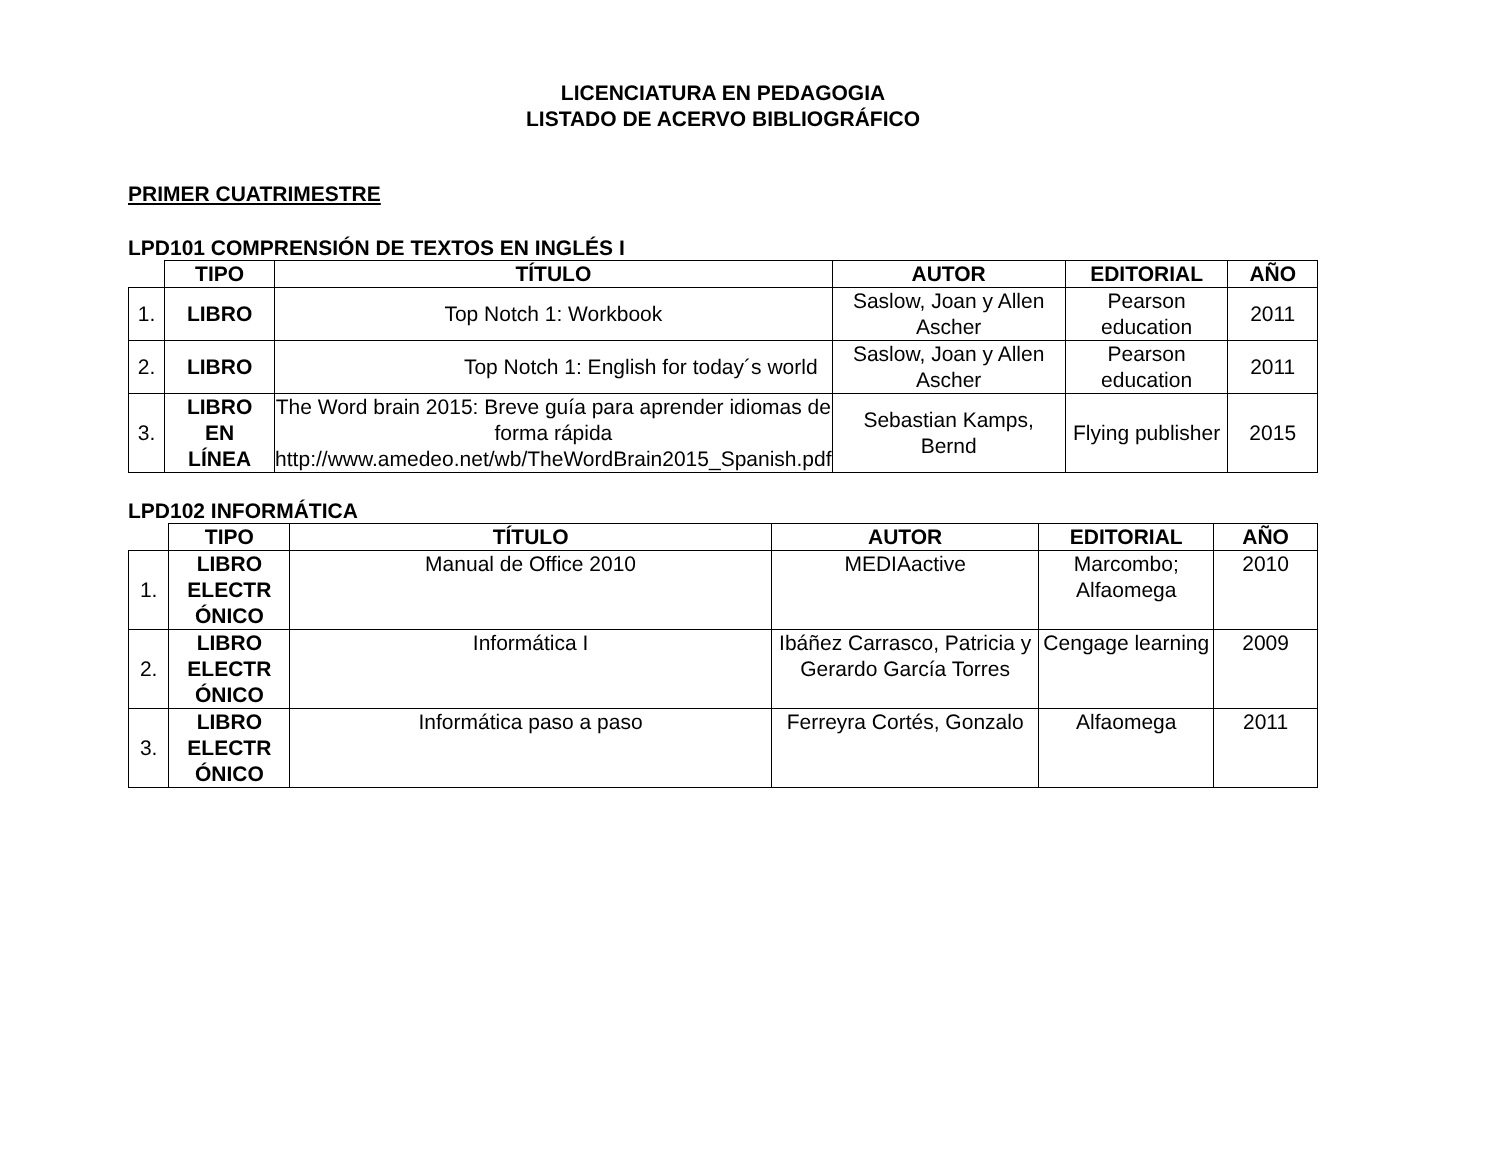LICENCIATURA EN PEDAGOGIA
LISTADO DE ACERVO BIBLIOGRÁFICO
PRIMER CUATRIMESTRE
LPD101 COMPRENSIÓN DE TEXTOS EN INGLÉS I
| | TIPO | TÍTULO | AUTOR | EDITORIAL | AÑO |
| --- | --- | --- | --- | --- | --- |
| 1. | LIBRO | Top Notch 1: Workbook | Saslow, Joan y Allen Ascher | Pearson education | 2011 |
| 2. | LIBRO | Top Notch 1: English for today´s world | Saslow, Joan y Allen Ascher | Pearson education | 2011 |
| 3. | LIBRO EN LÍNEA | The Word brain 2015: Breve guía para aprender idiomas de forma rápida http://www.amedeo.net/wb/TheWordBrain2015_Spanish.pdf | Sebastian Kamps, Bernd | Flying publisher | 2015 |
LPD102 INFORMÁTICA
| | TIPO | TÍTULO | AUTOR | EDITORIAL | AÑO |
| --- | --- | --- | --- | --- | --- |
| 1. | LIBRO ELECTR ÓNICO | Manual de Office 2010 | MEDIAactive | Marcombo; Alfaomega | 2010 |
| 2. | LIBRO ELECTR ÓNICO | Informática I | Ibáñez Carrasco, Patricia y Gerardo García Torres | Cengage learning | 2009 |
| 3. | LIBRO ELECTR ÓNICO | Informática paso a paso | Ferreyra Cortés, Gonzalo | Alfaomega | 2011 |